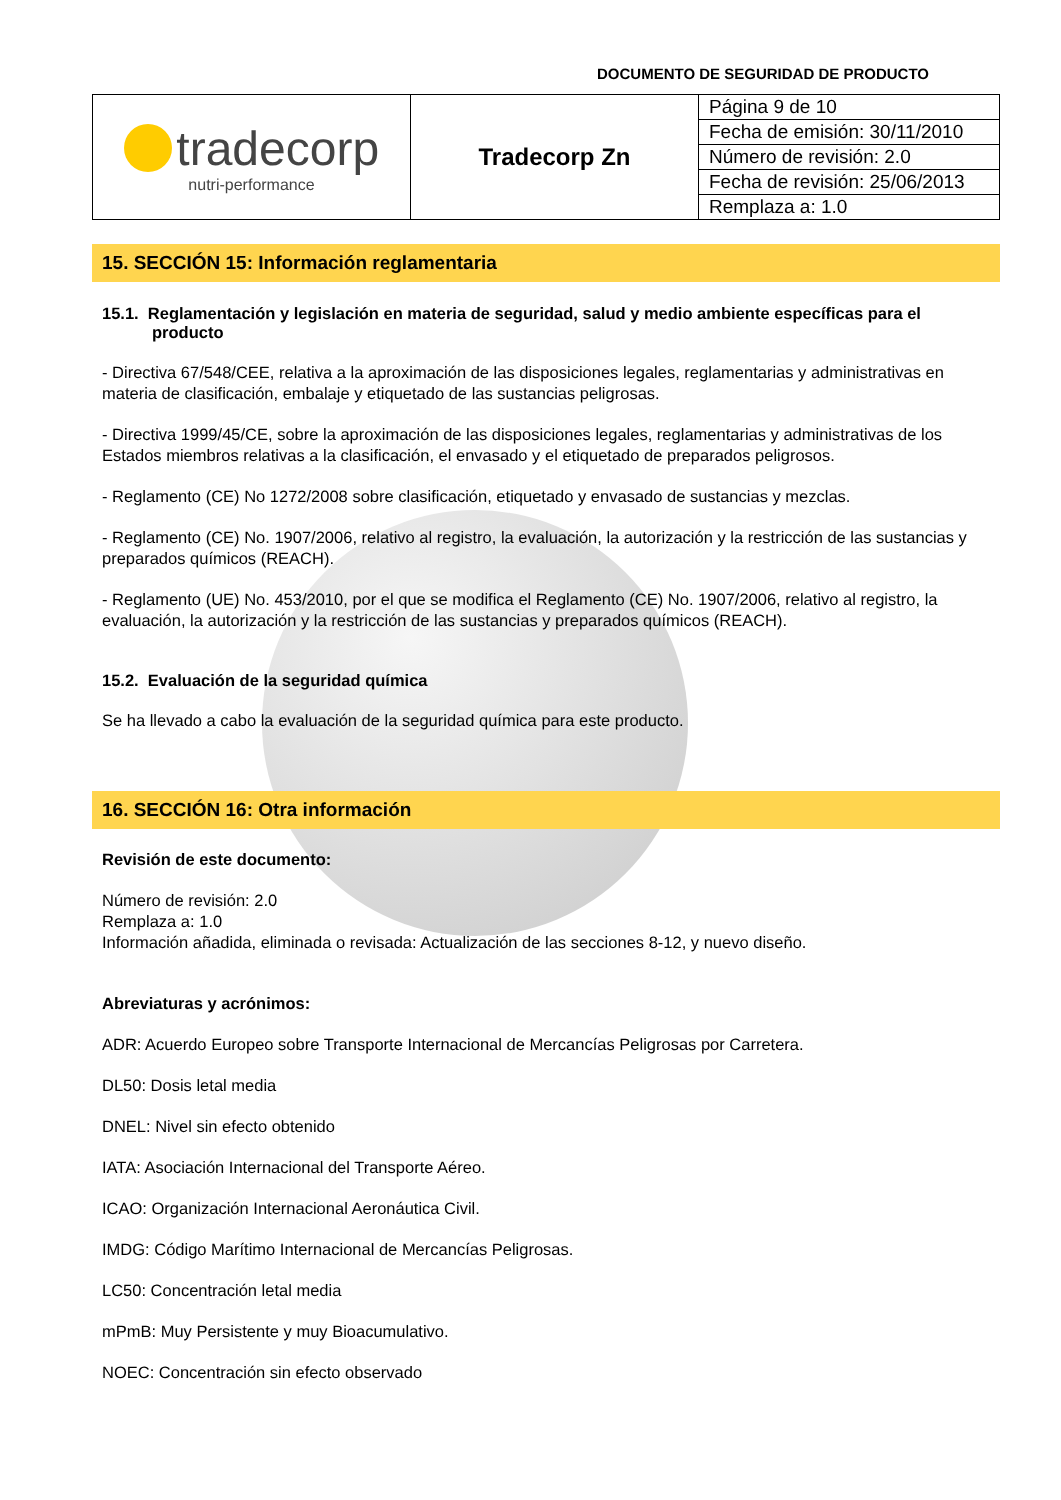DOCUMENTO DE SEGURIDAD DE PRODUCTO
| tradecorp nutri-performance | Tradecorp Zn | Página 9 de 10 |
| | | Fecha de emisión: 30/11/2010 |
| | | Número de revisión: 2.0 |
| | | Fecha de revisión: 25/06/2013 |
| | | Remplaza a: 1.0 |
15. SECCIÓN 15: Información reglamentaria
15.1. Reglamentación y legislación en materia de seguridad, salud y medio ambiente específicas para el producto
- Directiva 67/548/CEE, relativa a la aproximación de las disposiciones legales, reglamentarias y administrativas en materia de clasificación, embalaje y etiquetado de las sustancias peligrosas.
- Directiva 1999/45/CE, sobre la aproximación de las disposiciones legales, reglamentarias y administrativas de los Estados miembros relativas a la clasificación, el envasado y el etiquetado de preparados peligrosos.
- Reglamento (CE) No 1272/2008 sobre clasificación, etiquetado y envasado de sustancias y mezclas.
- Reglamento (CE) No. 1907/2006, relativo al registro, la evaluación, la autorización y la restricción de las sustancias y preparados químicos (REACH).
- Reglamento (UE) No. 453/2010, por el que se modifica el Reglamento (CE) No. 1907/2006, relativo al registro, la evaluación, la autorización y la restricción de las sustancias y preparados químicos (REACH).
15.2. Evaluación de la seguridad química
Se ha llevado a cabo la evaluación de la seguridad química para este producto.
16. SECCIÓN 16: Otra información
Revisión de este documento:
Número de revisión: 2.0
Remplaza a: 1.0
Información añadida, eliminada o revisada: Actualización de las secciones 8-12, y nuevo diseño.
Abreviaturas y acrónimos:
ADR: Acuerdo Europeo sobre Transporte Internacional de Mercancías Peligrosas por Carretera.
DL50: Dosis letal media
DNEL: Nivel sin efecto obtenido
IATA: Asociación Internacional del Transporte Aéreo.
ICAO: Organización Internacional Aeronáutica Civil.
IMDG: Código Marítimo Internacional de Mercancías Peligrosas.
LC50: Concentración letal media
mPmB: Muy Persistente y muy Bioacumulativo.
NOEC: Concentración sin efecto observado